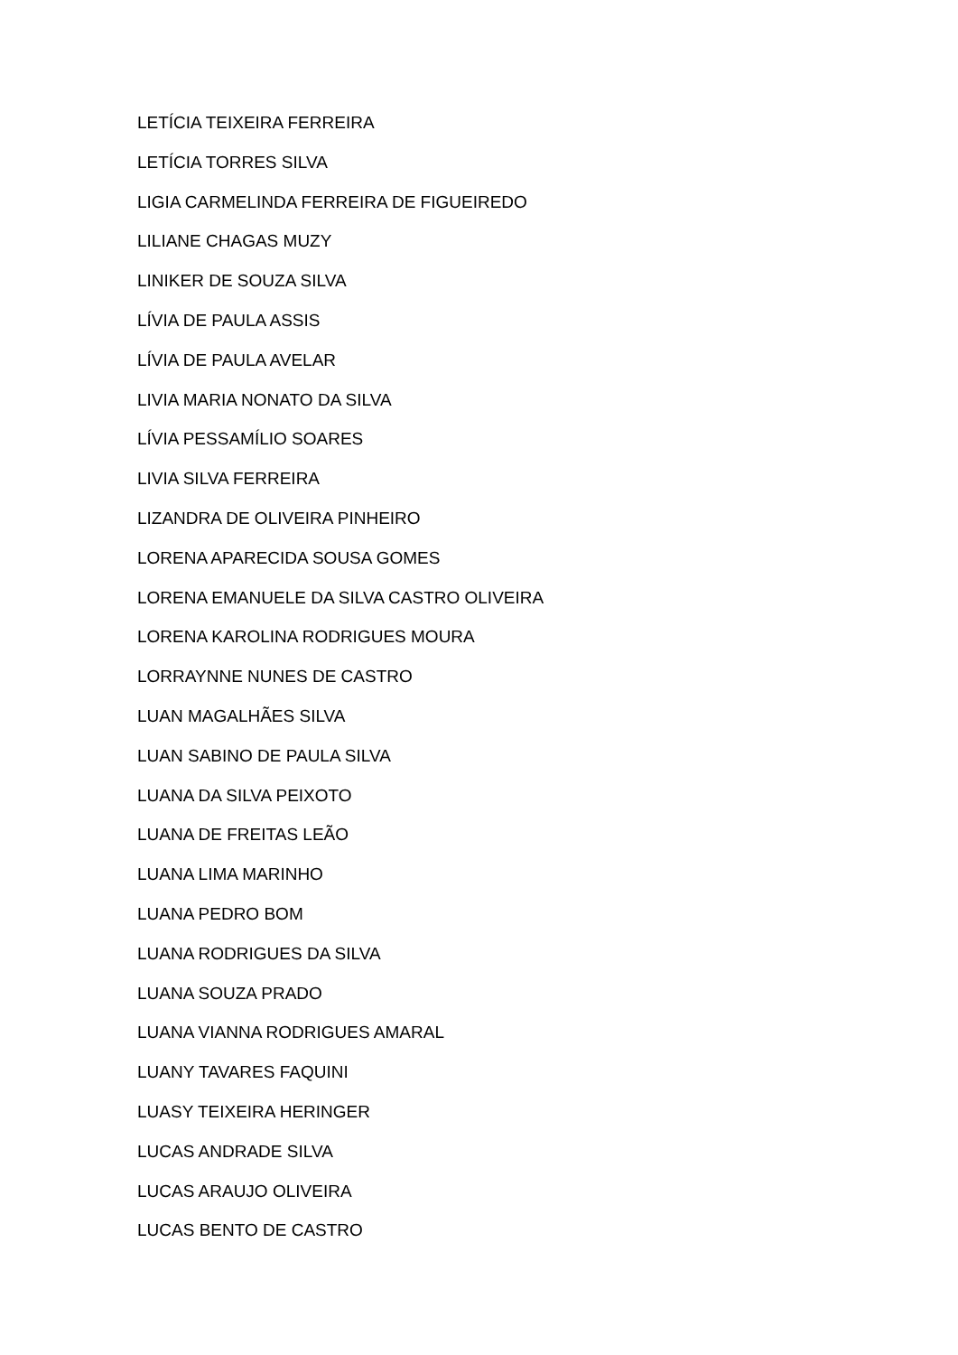LETÍCIA TEIXEIRA FERREIRA
LETÍCIA TORRES SILVA
LIGIA CARMELINDA FERREIRA DE FIGUEIREDO
LILIANE CHAGAS MUZY
LINIKER DE SOUZA SILVA
LÍVIA DE PAULA ASSIS
LÍVIA DE PAULA AVELAR
LIVIA MARIA NONATO DA SILVA
LÍVIA PESSAMÍLIO SOARES
LIVIA SILVA FERREIRA
LIZANDRA DE OLIVEIRA PINHEIRO
LORENA APARECIDA SOUSA GOMES
LORENA EMANUELE DA SILVA CASTRO OLIVEIRA
LORENA KAROLINA RODRIGUES MOURA
LORRAYNNE NUNES DE CASTRO
LUAN MAGALHÃES SILVA
LUAN SABINO DE PAULA SILVA
LUANA DA SILVA PEIXOTO
LUANA DE FREITAS LEÃO
LUANA LIMA MARINHO
LUANA PEDRO BOM
LUANA RODRIGUES DA SILVA
LUANA SOUZA PRADO
LUANA VIANNA RODRIGUES AMARAL
LUANY TAVARES FAQUINI
LUASY TEIXEIRA HERINGER
LUCAS ANDRADE SILVA
LUCAS ARAUJO OLIVEIRA
LUCAS BENTO DE CASTRO